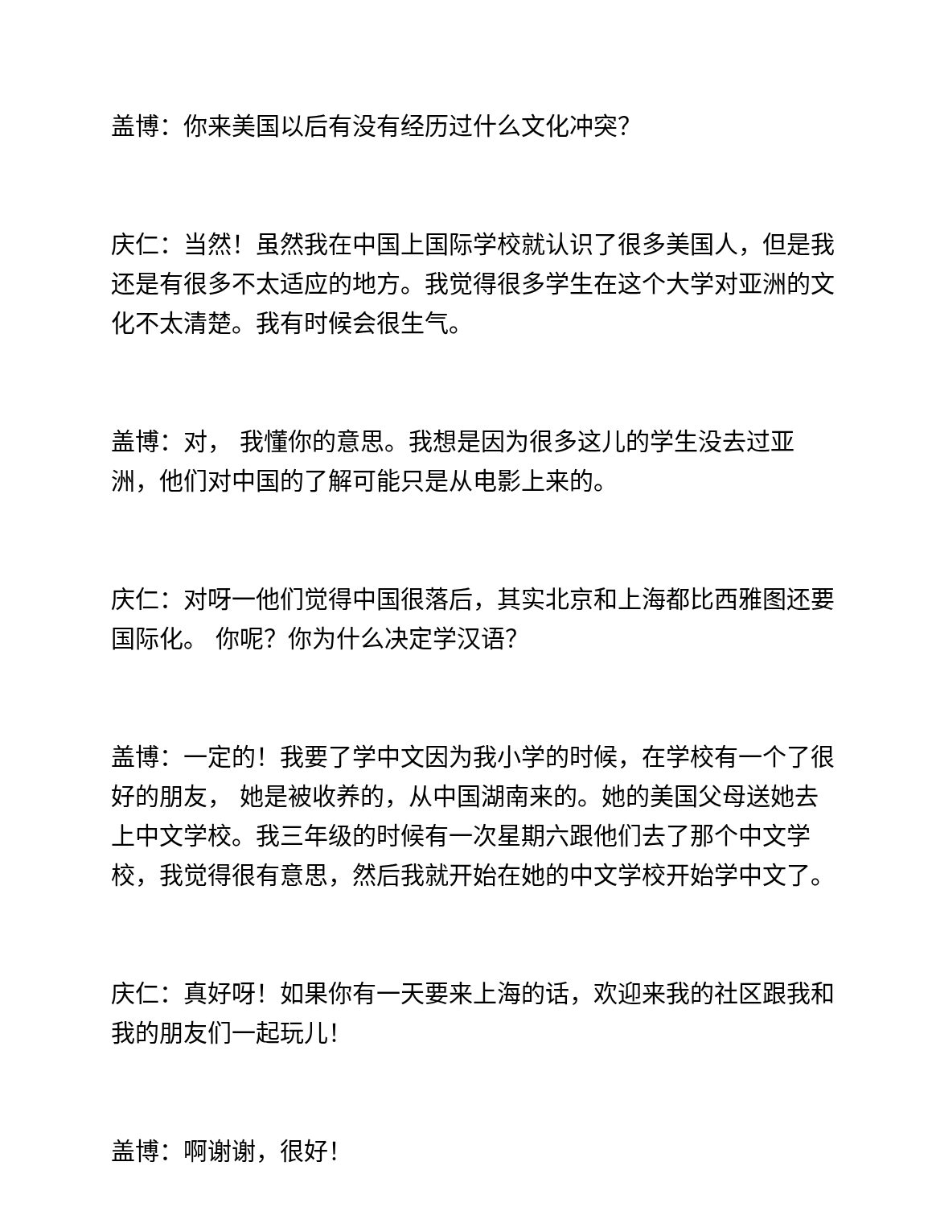盖博：你来美国以后有没有经历过什么文化冲突？
庆仁：当然！虽然我在中国上国际学校就认识了很多美国人，但是我还是有很多不太适应的地方。我觉得很多学生在这个大学对亚洲的文化不太清楚。我有时候会很生气。
盖博：对， 我懂你的意思。我想是因为很多这儿的学生没去过亚洲，他们对中国的了解可能只是从电影上来的。
庆仁：对呀一他们觉得中国很落后，其实北京和上海都比西雅图还要国际化。 你呢？你为什么决定学汉语？
盖博：一定的！我要了学中文因为我小学的时候，在学校有一个了很好的朋友， 她是被收养的，从中国湖南来的。她的美国父母送她去上中文学校。我三年级的时候有一次星期六跟他们去了那个中文学校，我觉得很有意思，然后我就开始在她的中文学校开始学中文了。
庆仁：真好呀！如果你有一天要来上海的话，欢迎来我的社区跟我和我的朋友们一起玩儿！
盖博：啊谢谢，很好！